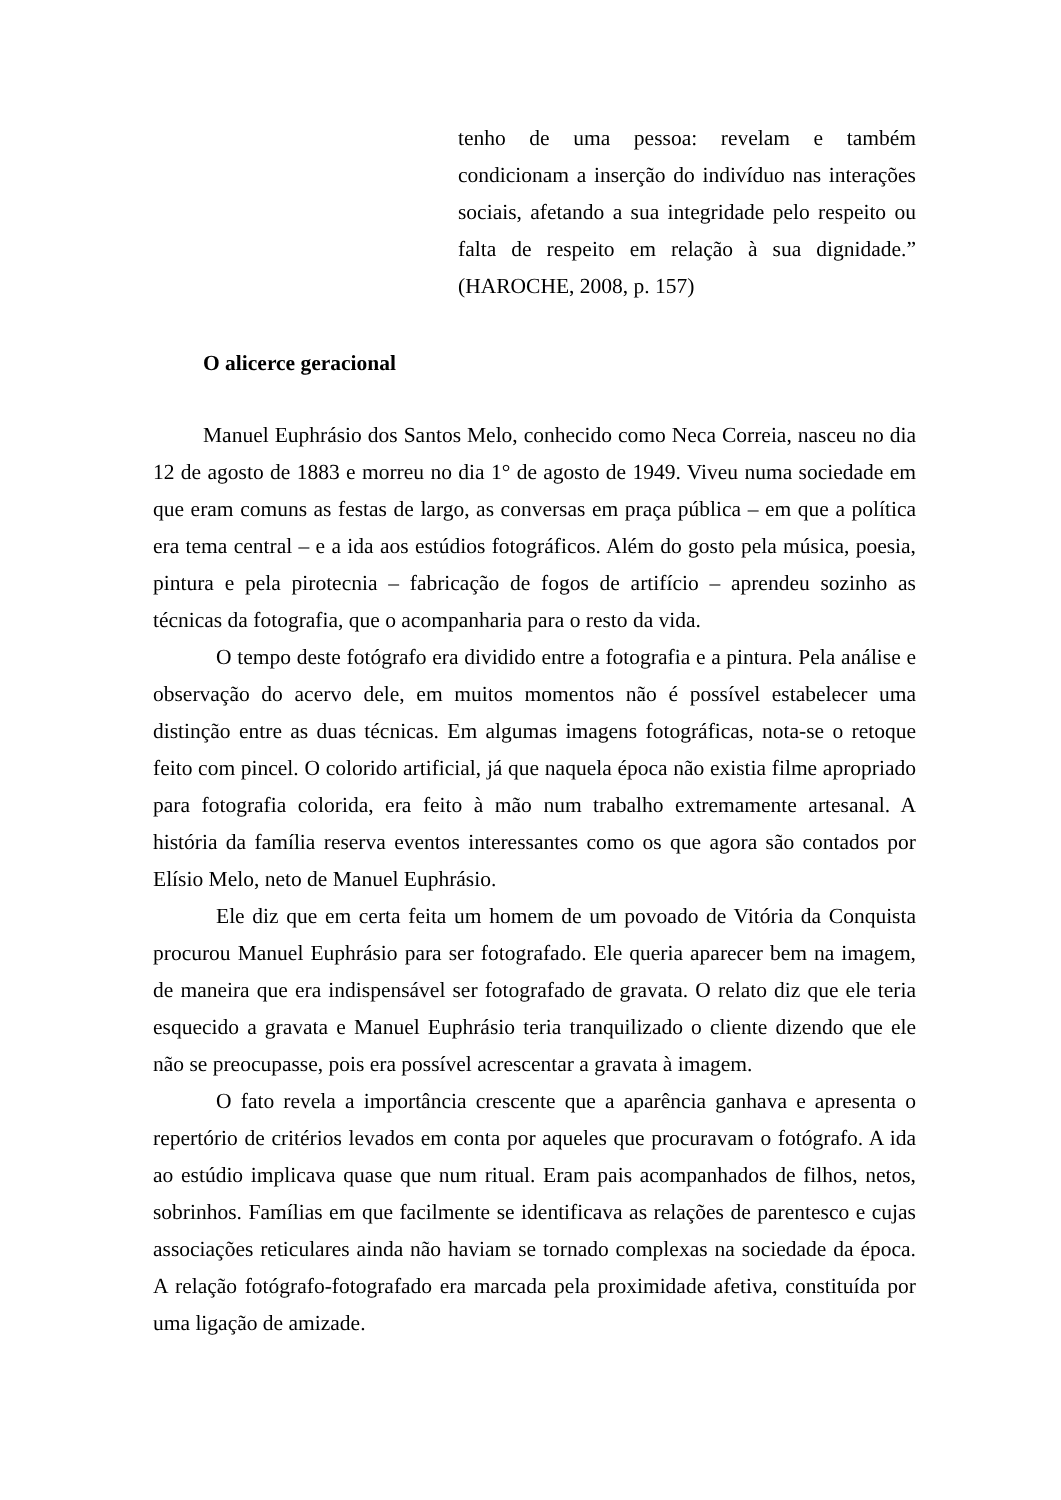tenho de uma pessoa: revelam e também condicionam a inserção do indivíduo nas interações sociais, afetando a sua integridade pelo respeito ou falta de respeito em relação à sua dignidade.” (HAROCHE, 2008, p. 157)
O alicerce geracional
Manuel Euphrásio dos Santos Melo, conhecido como Neca Correia, nasceu no dia 12 de agosto de 1883 e morreu no dia 1° de agosto de 1949. Viveu numa sociedade em que eram comuns as festas de largo, as conversas em praça pública – em que a política era tema central – e a ida aos estúdios fotográficos. Além do gosto pela música, poesia, pintura e pela pirotecnia – fabricação de fogos de artifício – aprendeu sozinho as técnicas da fotografia, que o acompanharia para o resto da vida.
O tempo deste fotógrafo era dividido entre a fotografia e a pintura. Pela análise e observação do acervo dele, em muitos momentos não é possível estabelecer uma distinção entre as duas técnicas. Em algumas imagens fotográficas, nota-se o retoque feito com pincel. O colorido artificial, já que naquela época não existia filme apropriado para fotografia colorida, era feito à mão num trabalho extremamente artesanal. A história da família reserva eventos interessantes como os que agora são contados por Elísio Melo, neto de Manuel Euphrásio.
Ele diz que em certa feita um homem de um povoado de Vitória da Conquista procurou Manuel Euphrásio para ser fotografado. Ele queria aparecer bem na imagem, de maneira que era indispensável ser fotografado de gravata. O relato diz que ele teria esquecido a gravata e Manuel Euphrásio teria tranquilizado o cliente dizendo que ele não se preocupasse, pois era possível acrescentar a gravata à imagem.
O fato revela a importância crescente que a aparência ganhava e apresenta o repertório de critérios levados em conta por aqueles que procuravam o fotógrafo. A ida ao estúdio implicava quase que num ritual. Eram pais acompanhados de filhos, netos, sobrinhos. Famílias em que facilmente se identificava as relações de parentesco e cujas associações reticulares ainda não haviam se tornado complexas na sociedade da época. A relação fotógrafo-fotografado era marcada pela proximidade afetiva, constituída por uma ligação de amizade.